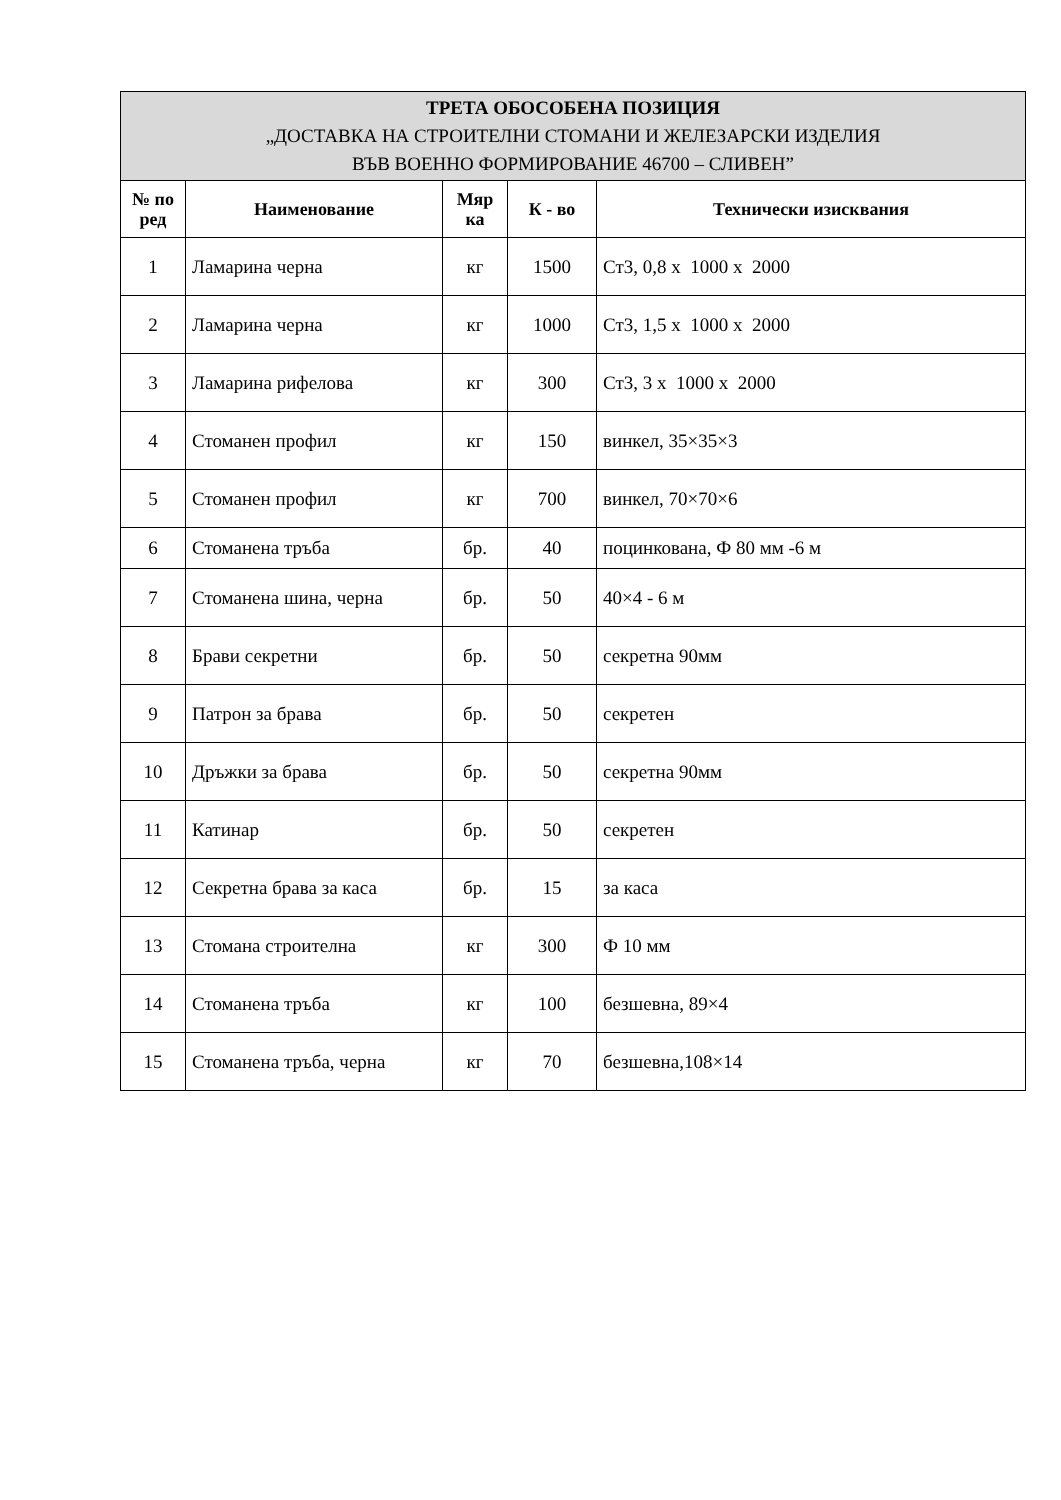| ТРЕТА ОБОСОБЕНА ПОЗИЦИЯ „ДОСТАВКА НА СТРОИТЕЛНИ СТОМАНИ И ЖЕЛЕЗАРСКИ ИЗДЕЛИЯ ВЪВ ВОЕННО ФОРМИРОВАНИЕ 46700 – СЛИВЕН” | | | | |
| --- | --- | --- | --- | --- |
| № по ред | Наименование | Мяр ка | К - во | Технически изисквания |
| 1 | Ламарина черна | кг | 1500 | Ст3, 0,8 х 1000 х 2000 |
| 2 | Ламарина черна | кг | 1000 | Ст3, 1,5 х 1000 х 2000 |
| 3 | Ламарина рифелова | кг | 300 | Ст3, 3 х 1000 х 2000 |
| 4 | Стоманен профил | кг | 150 | винкел, 35×35×3 |
| 5 | Стоманен профил | кг | 700 | винкел, 70×70×6 |
| 6 | Стоманена тръба | бр. | 40 | поцинкована, Ф 80 мм -6 м |
| 7 | Стоманена шина, черна | бр. | 50 | 40×4 - 6 м |
| 8 | Брави секретни | бр. | 50 | секретна 90мм |
| 9 | Патрон за брава | бр. | 50 | секретен |
| 10 | Дръжки за брава | бр. | 50 | секретна 90мм |
| 11 | Катинар | бр. | 50 | секретен |
| 12 | Секретна брава за каса | бр. | 15 | за каса |
| 13 | Стомана строителна | кг | 300 | Ф 10 мм |
| 14 | Стоманена тръба | кг | 100 | безшевна, 89×4 |
| 15 | Стоманена тръба, черна | кг | 70 | безшевна,108×14 |